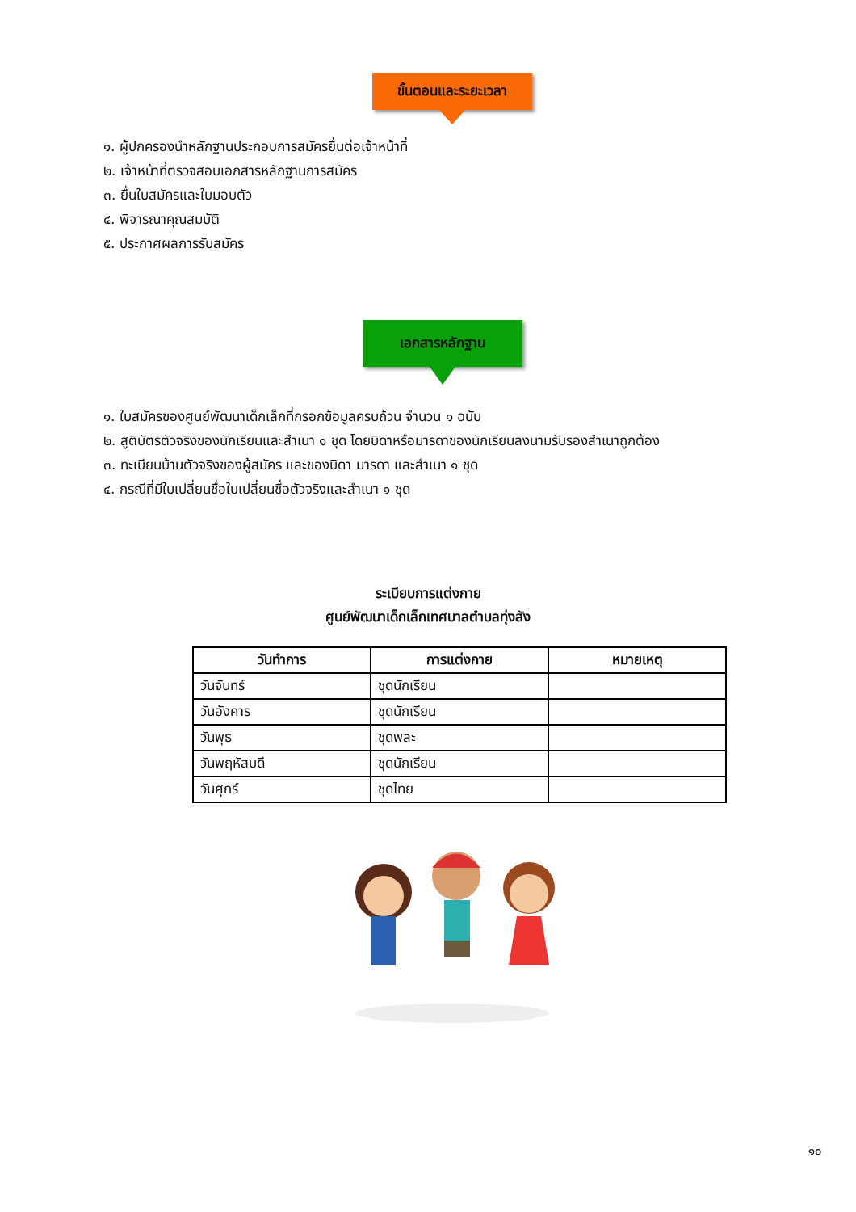ขั้นตอนและระยะเวลา
๑. ผู้ปกครองนำหลักฐานประกอบการสมัครยื่นต่อเจ้าหน้าที่
๒. เจ้าหน้าที่ตรวจสอบเอกสารหลักฐานการสมัคร
๓. ยื่นใบสมัครและใบมอบตัว
๔. พิจารณาคุณสมบัติ
๕. ประกาศผลการรับสมัคร
เอกสารหลักฐาน
๑. ใบสมัครของศูนย์พัฒนาเด็กเล็กที่กรอกข้อมูลครบถ้วน จำนวน ๑ ฉบับ
๒. สูติบัตรตัวจริงของนักเรียนและสำเนา ๑ ชุด โดยบิดาหรือมารดาของนักเรียนลงนามรับรองสำเนาถูกต้อง
๓. ทะเบียนบ้านตัวจริงของผู้สมัคร และของบิดา มารดา และสำเนา ๑ ชุด
๔. กรณีที่มีใบเปลี่ยนชื่อใบเปลี่ยนชื่อตัวจริงและสำเนา ๑ ชุด
ระเบียบการแต่งกาย
ศูนย์พัฒนาเด็กเล็กเทศบาลตำบลทุ่งสัง
| วันทำการ | การแต่งกาย | หมายเหตุ |
| --- | --- | --- |
| วันจันทร์ | ชุดนักเรียน | |
| วันอังคาร | ชุดนักเรียน | |
| วันพุธ | ชุดพละ | |
| วันพฤหัสบดี | ชุดนักเรียน | |
| วันศุกร์ | ชุดไทย | |
๑๐